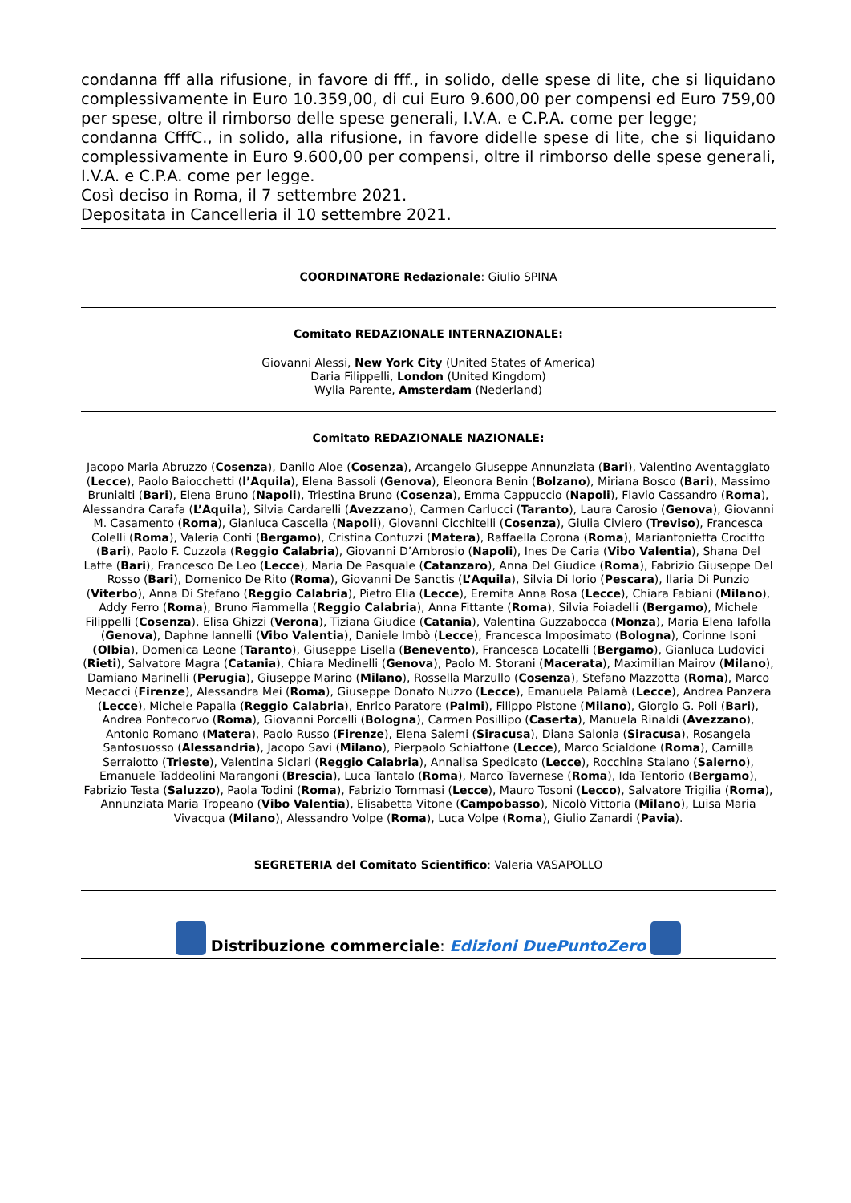condanna fff alla rifusione, in favore di fff., in solido, delle spese di lite, che si liquidano complessivamente in Euro 10.359,00, di cui Euro 9.600,00 per compensi ed Euro 759,00 per spese, oltre il rimborso delle spese generali, I.V.A. e C.P.A. come per legge;
condanna CfffC., in solido, alla rifusione, in favore didelle spese di lite, che si liquidano complessivamente in Euro 9.600,00 per compensi, oltre il rimborso delle spese generali, I.V.A. e C.P.A. come per legge.
Così deciso in Roma, il 7 settembre 2021.
Depositata in Cancelleria il 10 settembre 2021.
COORDINATORE Redazionale: Giulio SPINA
Comitato REDAZIONALE INTERNAZIONALE:
Giovanni Alessi, New York City (United States of America)
Daria Filippelli, London (United Kingdom)
Wylia Parente, Amsterdam (Nederland)
Comitato REDAZIONALE NAZIONALE:
Jacopo Maria Abruzzo (Cosenza), Danilo Aloe (Cosenza), Arcangelo Giuseppe Annunziata (Bari), Valentino Aventaggiato (Lecce), Paolo Baiocchetti (l’Aquila), Elena Bassoli (Genova), Eleonora Benin (Bolzano), Miriana Bosco (Bari), Massimo Brunialti (Bari), Elena Bruno (Napoli), Triestina Bruno (Cosenza), Emma Cappuccio (Napoli), Flavio Cassandro (Roma), Alessandra Carafa (L’Aquila), Silvia Cardarelli (Avezzano), Carmen Carlucci (Taranto), Laura Carosio (Genova), Giovanni M. Casamento (Roma), Gianluca Cascella (Napoli), Giovanni Cicchitelli (Cosenza), Giulia Civiero (Treviso), Francesca Colelli (Roma), Valeria Conti (Bergamo), Cristina Contuzzi (Matera), Raffaella Corona (Roma), Mariantonietta Crocitto (Bari), Paolo F. Cuzzola (Reggio Calabria), Giovanni D’Ambrosio (Napoli), Ines De Caria (Vibo Valentia), Shana Del Latte (Bari), Francesco De Leo (Lecce), Maria De Pasquale (Catanzaro), Anna Del Giudice (Roma), Fabrizio Giuseppe Del Rosso (Bari), Domenico De Rito (Roma), Giovanni De Sanctis (L’Aquila), Silvia Di Iorio (Pescara), Ilaria Di Punzio (Viterbo), Anna Di Stefano (Reggio Calabria), Pietro Elia (Lecce), Eremita Anna Rosa (Lecce), Chiara Fabiani (Milano), Addy Ferro (Roma), Bruno Fiammella (Reggio Calabria), Anna Fittante (Roma), Silvia Foiadelli (Bergamo), Michele Filippelli (Cosenza), Elisa Ghizzi (Verona), Tiziana Giudice (Catania), Valentina Guzzabocca (Monza), Maria Elena Iafolla (Genova), Daphne Iannelli (Vibo Valentia), Daniele Imbò (Lecce), Francesca Imposimato (Bologna), Corinne Isoni (Olbia), Domenica Leone (Taranto), Giuseppe Lisella (Benevento), Francesca Locatelli (Bergamo), Gianluca Ludovici (Rieti), Salvatore Magra (Catania), Chiara Medinelli (Genova), Paolo M. Storani (Macerata), Maximilian Mairov (Milano), Damiano Marinelli (Perugia), Giuseppe Marino (Milano), Rossella Marzullo (Cosenza), Stefano Mazzotta (Roma), Marco Mecacci (Firenze), Alessandra Mei (Roma), Giuseppe Donato Nuzzo (Lecce), Emanuela Palamà (Lecce), Andrea Panzera (Lecce), Michele Papalia (Reggio Calabria), Enrico Paratore (Palmi), Filippo Pistone (Milano), Giorgio G. Poli (Bari), Andrea Pontecorvo (Roma), Giovanni Porcelli (Bologna), Carmen Posillipo (Caserta), Manuela Rinaldi (Avezzano), Antonio Romano (Matera), Paolo Russo (Firenze), Elena Salemi (Siracusa), Diana Salonia (Siracusa), Rosangela Santosuosso (Alessandria), Jacopo Savi (Milano), Pierpaolo Schiattone (Lecce), Marco Scialdone (Roma), Camilla Serraiotto (Trieste), Valentina Siclari (Reggio Calabria), Annalisa Spedicato (Lecce), Rocchina Staiano (Salerno), Emanuele Taddeolini Marangoni (Brescia), Luca Tantalo (Roma), Marco Tavernese (Roma), Ida Tentorio (Bergamo), Fabrizio Testa (Saluzzo), Paola Todini (Roma), Fabrizio Tommasi (Lecce), Mauro Tosoni (Lecco), Salvatore Trigilia (Roma), Annunziata Maria Tropeano (Vibo Valentia), Elisabetta Vitone (Campobasso), Nicolò Vittoria (Milano), Luisa Maria Vivacqua (Milano), Alessandro Volpe (Roma), Luca Volpe (Roma), Giulio Zanardi (Pavia).
SEGRETERIA del Comitato Scientifico: Valeria VASAPOLLO
Distribuzione commerciale: Edizioni DuePuntoZero